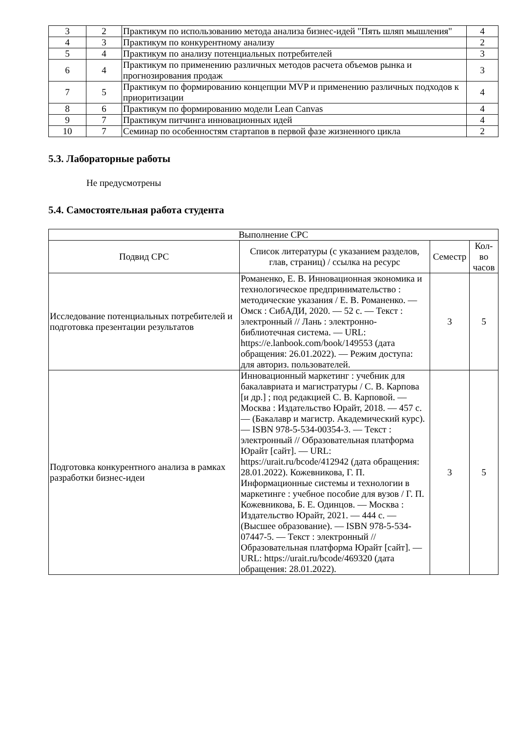| 3 | 2 | Практикум по использованию метода анализа бизнес-идей "Пять шляп мышления" | 4 |
| 4 | 3 | Практикум по конкурентному анализу | 2 |
| 5 | 4 | Практикум по анализу потенциальных потребителей | 3 |
| 6 | 4 | Практикум по применению различных методов расчета объемов рынка и прогнозирования продаж | 3 |
| 7 | 5 | Практикум по формированию концепции MVP и применению различных подходов к приоритизации | 4 |
| 8 | 6 | Практикум по формированию модели Lean Canvas | 4 |
| 9 | 7 | Практикум питчинга инновационных идей | 4 |
| 10 | 7 | Семинар по особенностям стартапов в первой фазе жизненного цикла | 2 |
5.3. Лабораторные работы
Не предусмотрены
5.4. Самостоятельная работа студента
| Выполнение СРС | | | |
| --- | --- | --- | --- |
| Подвид СРС | Список литературы (с указанием разделов, глав, страниц) / ссылка на ресурс | Семестр | Кол-во часов |
| Исследование потенциальных потребителей и подготовка презентации результатов | Романенко, Е. В. Инновационная экономика и технологическое предпринимательство : методические указания / Е. В. Романенко. — Омск : СибАДИ, 2020. — 52 с. — Текст : электронный // Лань : электронно-библиотечная система. — URL: https://e.lanbook.com/book/149553 (дата обращения: 26.01.2022). — Режим доступа: для авториз. пользователей. | 3 | 5 |
| Подготовка конкурентного анализа в рамках разработки бизнес-идеи | Инновационный маркетинг : учебник для бакалавриата и магистратуры / С. В. Карпова [и др.] ; под редакцией С. В. Карповой. — Москва : Издательство Юрайт, 2018. — 457 с. — (Бакалавр и магистр. Академический курс). — ISBN 978-5-534-00354-3. — Текст : электронный // Образовательная платформа Юрайт [сайт]. — URL: https://urait.ru/bcode/412942 (дата обращения: 28.01.2022). Кожевникова, Г. П. Информационные системы и технологии в маркетинге : учебное пособие для вузов / Г. П. Кожевникова, Б. Е. Одинцов. — Москва : Издательство Юрайт, 2021. — 444 с. — (Высшее образование). — ISBN 978-5-534-07447-5. — Текст : электронный // Образовательная платформа Юрайт [сайт]. — URL: https://urait.ru/bcode/469320 (дата обращения: 28.01.2022). | 3 | 5 |